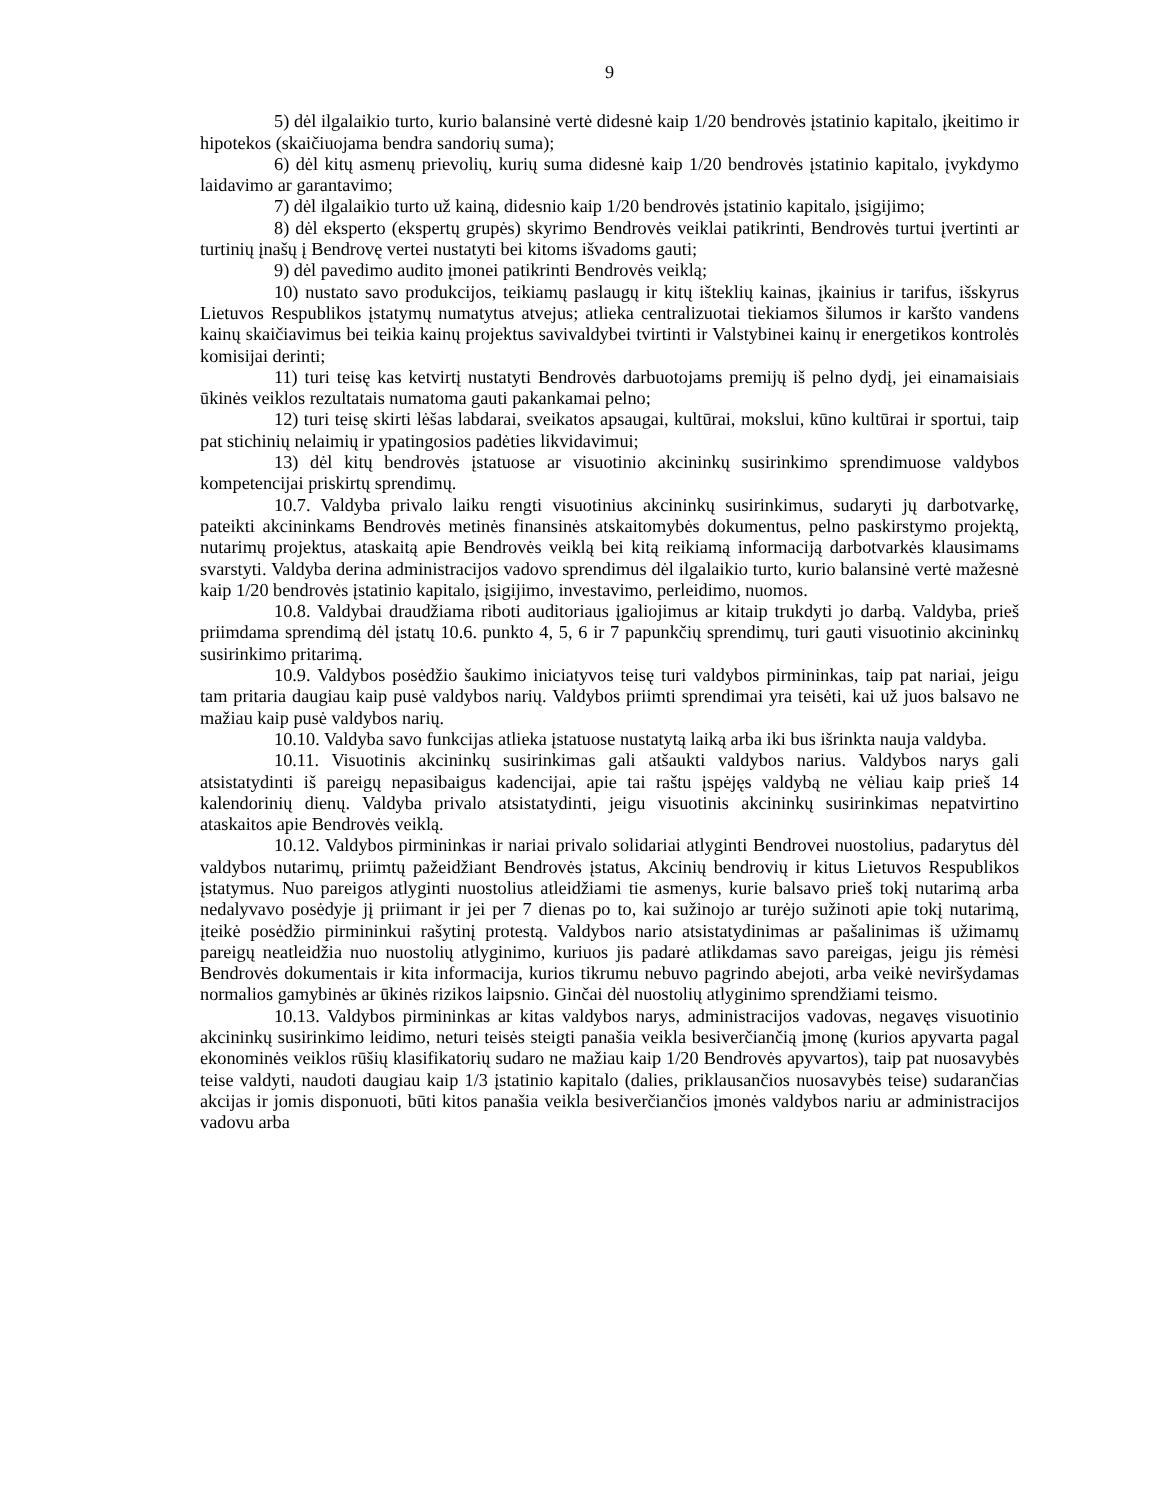9
5) dėl ilgalaikio turto, kurio balansinė vertė didesnė kaip 1/20 bendrovės įstatinio kapitalo, įkeitimo ir hipotekos (skaičiuojama bendra sandorių suma);
6) dėl kitų asmenų prievolių, kurių suma didesnė kaip 1/20 bendrovės įstatinio kapitalo, įvykdymo laidavimo ar garantavimo;
7) dėl ilgalaikio turto už kainą, didesnio kaip 1/20 bendrovės įstatinio kapitalo, įsigijimo;
8) dėl eksperto (ekspertų grupės) skyrimo Bendrovės veiklai patikrinti, Bendrovės turtui įvertinti ar turtinių įnašų į Bendrovę vertei nustatyti bei kitoms išvadoms gauti;
9) dėl pavedimo audito įmonei patikrinti Bendrovės veiklą;
10) nustato savo produkcijos, teikiamų paslaugų ir kitų išteklių kainas, įkainius ir tarifus, išskyrus Lietuvos Respublikos įstatymų numatytus atvejus; atlieka centralizuotai tiekiamos šilumos ir karšto vandens kainų skaičiavimus bei teikia kainų projektus savivaldybei tvirtinti ir Valstybinei kainų ir energetikos kontrolės komisijai derinti;
11) turi teisę kas ketvirtį nustatyti Bendrovės darbuotojams premijų iš pelno dydį, jei einamaisiais ūkinės veiklos rezultatais numatoma gauti pakankamai pelno;
12) turi teisę skirti lėšas labdarai, sveikatos apsaugai, kultūrai, mokslui, kūno kultūrai ir sportui, taip pat stichinių nelaimių ir ypatingosios padėties likvidavimui;
13) dėl kitų bendrovės įstatuose ar visuotinio akcininkų susirinkimo sprendimuose valdybos kompetencijai priskirtų sprendimų.
10.7. Valdyba privalo laiku rengti visuotinius akcininkų susirinkimus, sudaryti jų darbotvarkę, pateikti akcininkams Bendrovės metinės finansinės atskaitomybės dokumentus, pelno paskirstymo projektą, nutarimų projektus, ataskaitą apie Bendrovės veiklą bei kitą reikiamą informaciją darbotvarkės klausimams svarstyti. Valdyba derina administracijos vadovo sprendimus dėl ilgalaikio turto, kurio balansinė vertė mažesnė kaip 1/20 bendrovės įstatinio kapitalo, įsigijimo, investavimo, perleidimo, nuomos.
10.8. Valdybai draudžiama riboti auditoriaus įgaliojimus ar kitaip trukdyti jo darbą. Valdyba, prieš priimdama sprendimą dėl įstatų 10.6. punkto 4, 5, 6 ir 7 papunkčių sprendimų, turi gauti visuotinio akcininkų susirinkimo pritarimą.
10.9. Valdybos posėdžio šaukimo iniciatyvos teisę turi valdybos pirmininkas, taip pat nariai, jeigu tam pritaria daugiau kaip pusė valdybos narių. Valdybos priimti sprendimai yra teisėti, kai už juos balsavo ne mažiau kaip pusė valdybos narių.
10.10. Valdyba savo funkcijas atlieka įstatuose nustatytą laiką arba iki bus išrinkta nauja valdyba.
10.11. Visuotinis akcininkų susirinkimas gali atšaukti valdybos narius. Valdybos narys gali atsistatydinti iš pareigų nepasibaigus kadencijai, apie tai raštu įspėjęs valdybą ne vėliau kaip prieš 14 kalendorinių dienų. Valdyba privalo atsistatydinti, jeigu visuotinis akcininkų susirinkimas nepatvirtino ataskaitos apie Bendrovės veiklą.
10.12. Valdybos pirmininkas ir nariai privalo solidariai atlyginti Bendrovei nuostolius, padarytus dėl valdybos nutarimų, priimtų pažeidžiant Bendrovės įstatus, Akcinių bendrovių ir kitus Lietuvos Respublikos įstatymus. Nuo pareigos atlyginti nuostolius atleidžiami tie asmenys, kurie balsavo prieš tokį nutarimą arba nedalyvavo posėdyje jį priimant ir jei per 7 dienas po to, kai sužinojo ar turėjo sužinoti apie tokį nutarimą, įteikė posėdžio pirmininkui rašytinį protestą. Valdybos nario atsistatydinimas ar pašalinimas iš užimamų pareigų neatleidžia nuo nuostolių atlyginimo, kuriuos jis padarė atlikdamas savo pareigas, jeigu jis rėmėsi Bendrovės dokumentais ir kita informacija, kurios tikrumu nebuvo pagrindo abejoti, arba veikė neviršydamas normalios gamybinės ar ūkinės rizikos laipsnio. Ginčai dėl nuostolių atlyginimo sprendžiami teismo.
10.13. Valdybos pirmininkas ar kitas valdybos narys, administracijos vadovas, negavęs visuotinio akcininkų susirinkimo leidimo, neturi teisės steigti panašia veikla besiverčiančią įmonę (kurios apyvarta pagal ekonominės veiklos rūšių klasifikatorių sudaro ne mažiau kaip 1/20 Bendrovės apyvartos), taip pat nuosavybės teise valdyti, naudoti daugiau kaip 1/3 įstatinio kapitalo (dalies, priklausančios nuosavybės teise) sudarančias akcijas ir jomis disponuoti, būti kitos panašia veikla besiverčiančios įmonės valdybos nariu ar administracijos vadovu arba